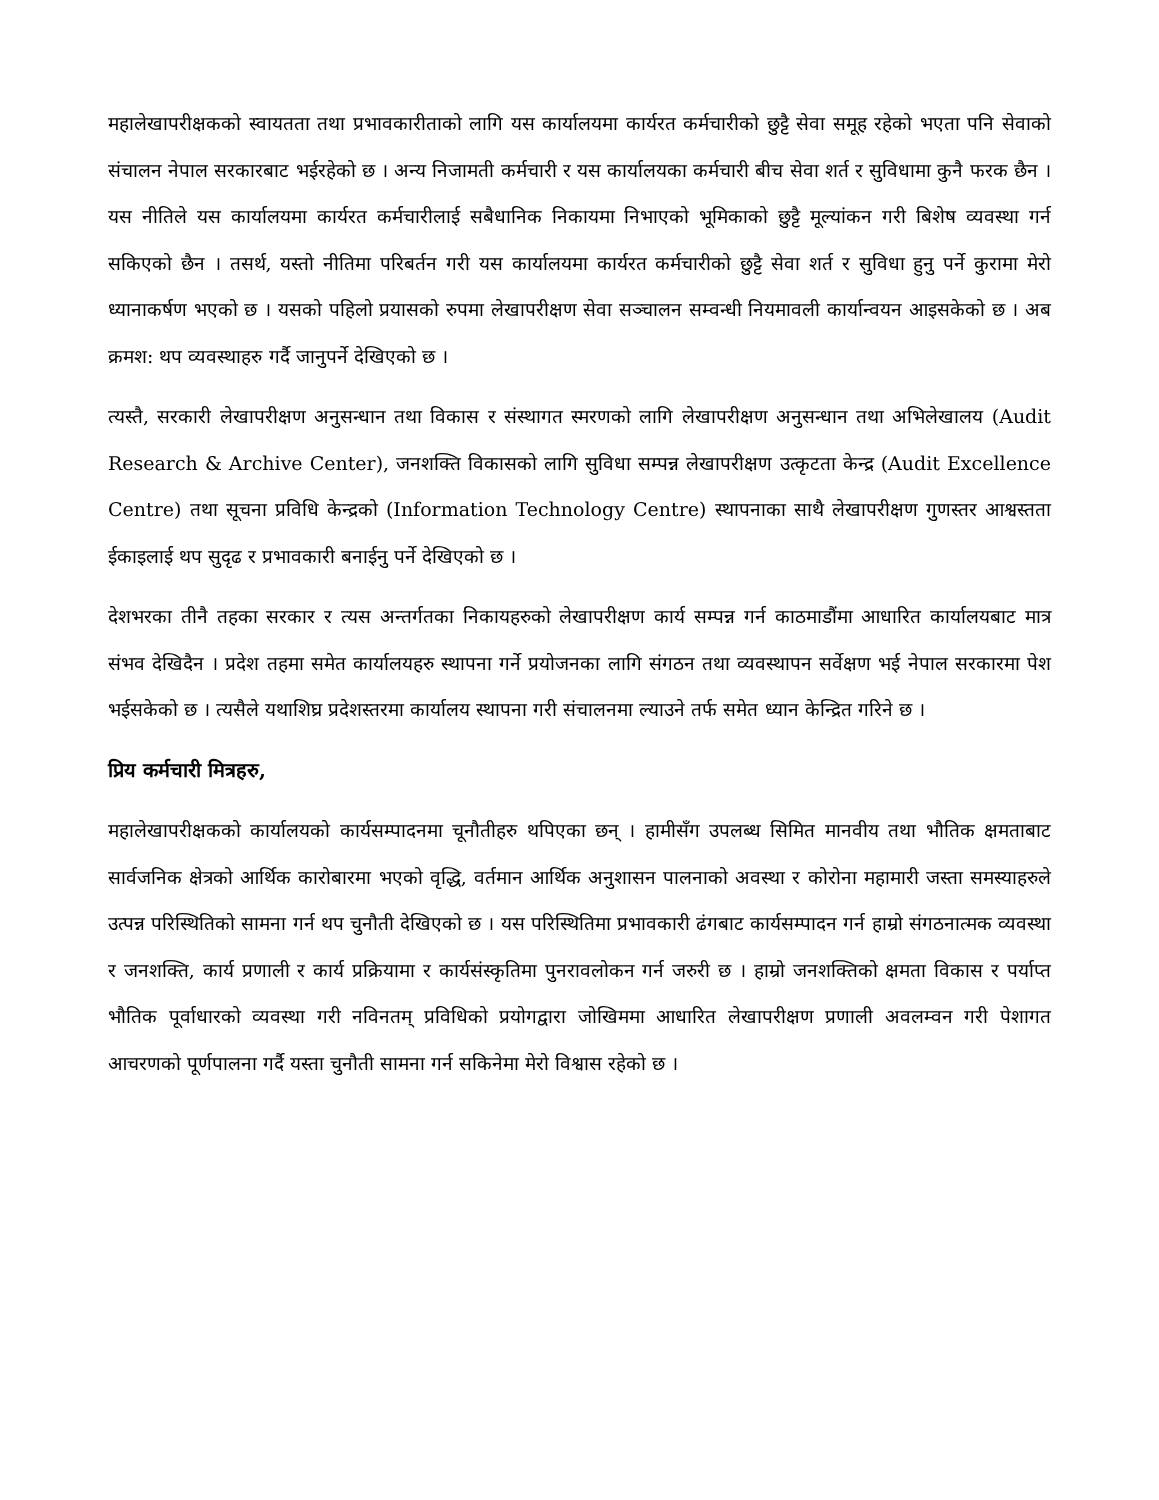महालेखापरीक्षकको स्वायतता तथा प्रभावकारीताको लागि यस कार्यालयमा कार्यरत कर्मचारीको छुट्टै सेवा समूह रहेको भएता पनि सेवाको संचालन नेपाल सरकारबाट भईरहेको छ । अन्य निजामती कर्मचारी र यस कार्यालयका कर्मचारी बीच सेवा शर्त र सुविधामा कुनै फरक छैन । यस नीतिले यस कार्यालयमा कार्यरत कर्मचारीलाई सबैधानिक निकायमा निभाएको भूमिकाको छुट्टै मूल्यांकन गरी बिशेष व्यवस्था गर्न सकिएको छैन । तसर्थ, यस्तो नीतिमा परिबर्तन गरी यस कार्यालयमा कार्यरत कर्मचारीको छुट्टै सेवा शर्त र सुविधा हुनु पर्ने कुरामा मेरो ध्यानाकर्षण भएको छ । यसको पहिलो प्रयासको रुपमा लेखापरीक्षण सेवा सञ्चालन सम्वन्धी नियमावली कार्यान्वयन आइसकेको छ । अब क्रमश: थप व्यवस्थाहरु गर्दै जानुपर्ने देखिएको छ ।
त्यस्तै, सरकारी लेखापरीक्षण अनुसन्धान तथा विकास र संस्थागत स्मरणको लागि लेखापरीक्षण अनुसन्धान तथा अभिलेखालय (Audit Research & Archive Center), जनशक्ति विकासको लागि सुविधा सम्पन्न लेखापरीक्षण उत्कृटता केन्द्र (Audit Excellence Centre) तथा सूचना प्रविधि केन्द्रको (Information Technology Centre) स्थापनाका साथै लेखापरीक्षण गुणस्तर आश्वस्तता ईकाइलाई थप सुदृढ र प्रभावकारी बनाईनु पर्ने देखिएको छ ।
देशभरका तीनै तहका सरकार र त्यस अन्तर्गतका निकायहरुको लेखापरीक्षण कार्य सम्पन्न गर्न काठमाडौंमा आधारित कार्यालयबाट मात्र संभव देखिदैन । प्रदेश तहमा समेत कार्यालयहरु स्थापना गर्ने प्रयोजनका लागि संगठन तथा व्यवस्थापन सर्वेक्षण भई नेपाल सरकारमा पेश भईसकेको छ । त्यसैले यथाशिघ्र प्रदेशस्तरमा कार्यालय स्थापना गरी संचालनमा ल्याउने तर्फ समेत ध्यान केन्द्रित गरिने छ ।
प्रिय कर्मचारी मित्रहरु,
महालेखापरीक्षकको कार्यालयको कार्यसम्पादनमा चूनौतीहरु थपिएका छन् । हामीसँग उपलब्ध सिमित मानवीय तथा भौतिक क्षमताबाट सार्वजनिक क्षेत्रको आर्थिक कारोबारमा भएको वृद्धि, वर्तमान आर्थिक अनुशासन पालनाको अवस्था र कोरोना महामारी जस्ता समस्याहरुले उत्पन्न परिस्थितिको सामना गर्न थप चुनौती देखिएको छ । यस परिस्थितिमा प्रभावकारी ढंगबाट कार्यसम्पादन गर्न हाम्रो संगठनात्मक व्यवस्था र जनशक्ति, कार्य प्रणाली र कार्य प्रक्रियामा र कार्यसंस्कृतिमा पुनरावलोकन गर्न जरुरी छ । हाम्रो जनशक्तिको क्षमता विकास र पर्याप्त भौतिक पूर्वाधारको व्यवस्था गरी नविनतम् प्रविधिको प्रयोगद्वारा जोखिममा आधारित लेखापरीक्षण प्रणाली अवलम्वन गरी पेशागत आचरणको पूर्णपालना गर्दै यस्ता चुनौती सामना गर्न सकिनेमा मेरो विश्वास रहेको छ ।